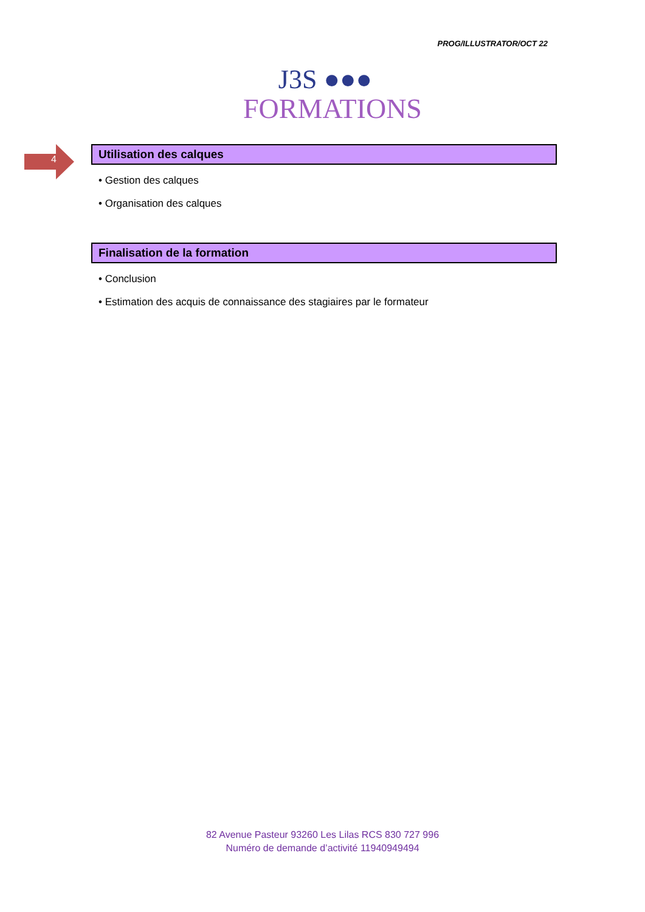PROG/ILLUSTRATOR/OCT 22
J3S ●●●
FORMATIONS
4
Utilisation des calques
• Gestion des calques
• Organisation des calques
Finalisation de la formation
• Conclusion
• Estimation des acquis de connaissance des stagiaires par le formateur
82 Avenue Pasteur 93260 Les Lilas RCS 830 727 996
Numéro de demande d’activité 11940949494